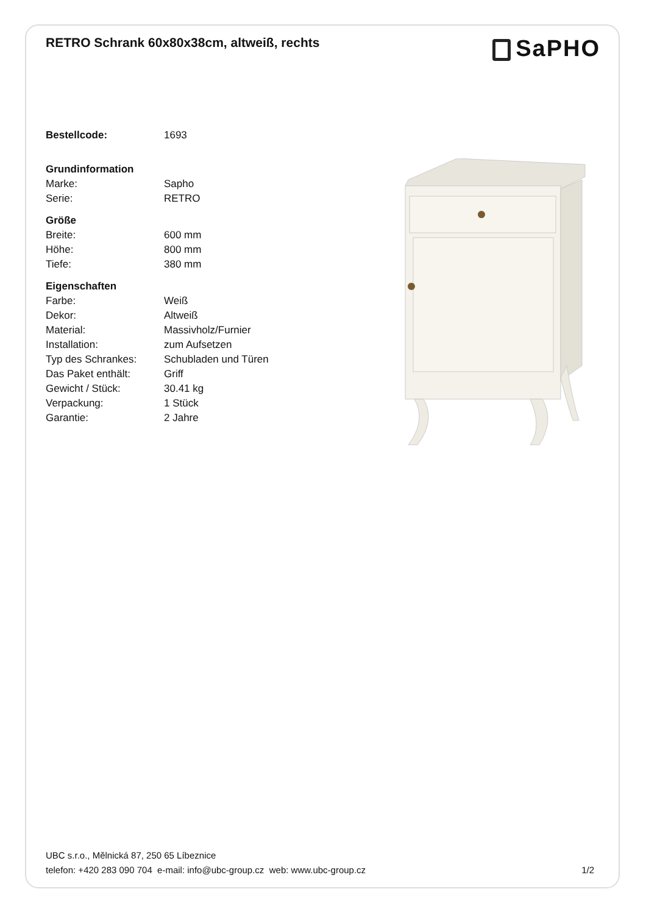RETRO Schrank 60x80x38cm, altweiß, rechts
SaPHO
| Bestellcode: | 1693 |
| Grundinformation | |
| Marke: | Sapho |
| Serie: | RETRO |
| Größe | |
| Breite: | 600 mm |
| Höhe: | 800 mm |
| Tiefe: | 380 mm |
| Eigenschaften | |
| Farbe: | Weiß |
| Dekor: | Altweiß |
| Material: | Massivholz/Furnier |
| Installation: | zum Aufsetzen |
| Typ des Schrankes: | Schubladen und Türen |
| Das Paket enthält: | Griff |
| Gewicht / Stück: | 30.41 kg |
| Verpackung: | 1 Stück |
| Garantie: | 2 Jahre |
UBC s.r.o., Mělnická 87, 250 65 Líbeznice
telefon: +420 283 090 704 e-mail: info@ubc-group.cz web: www.ubc-group.cz 1/2